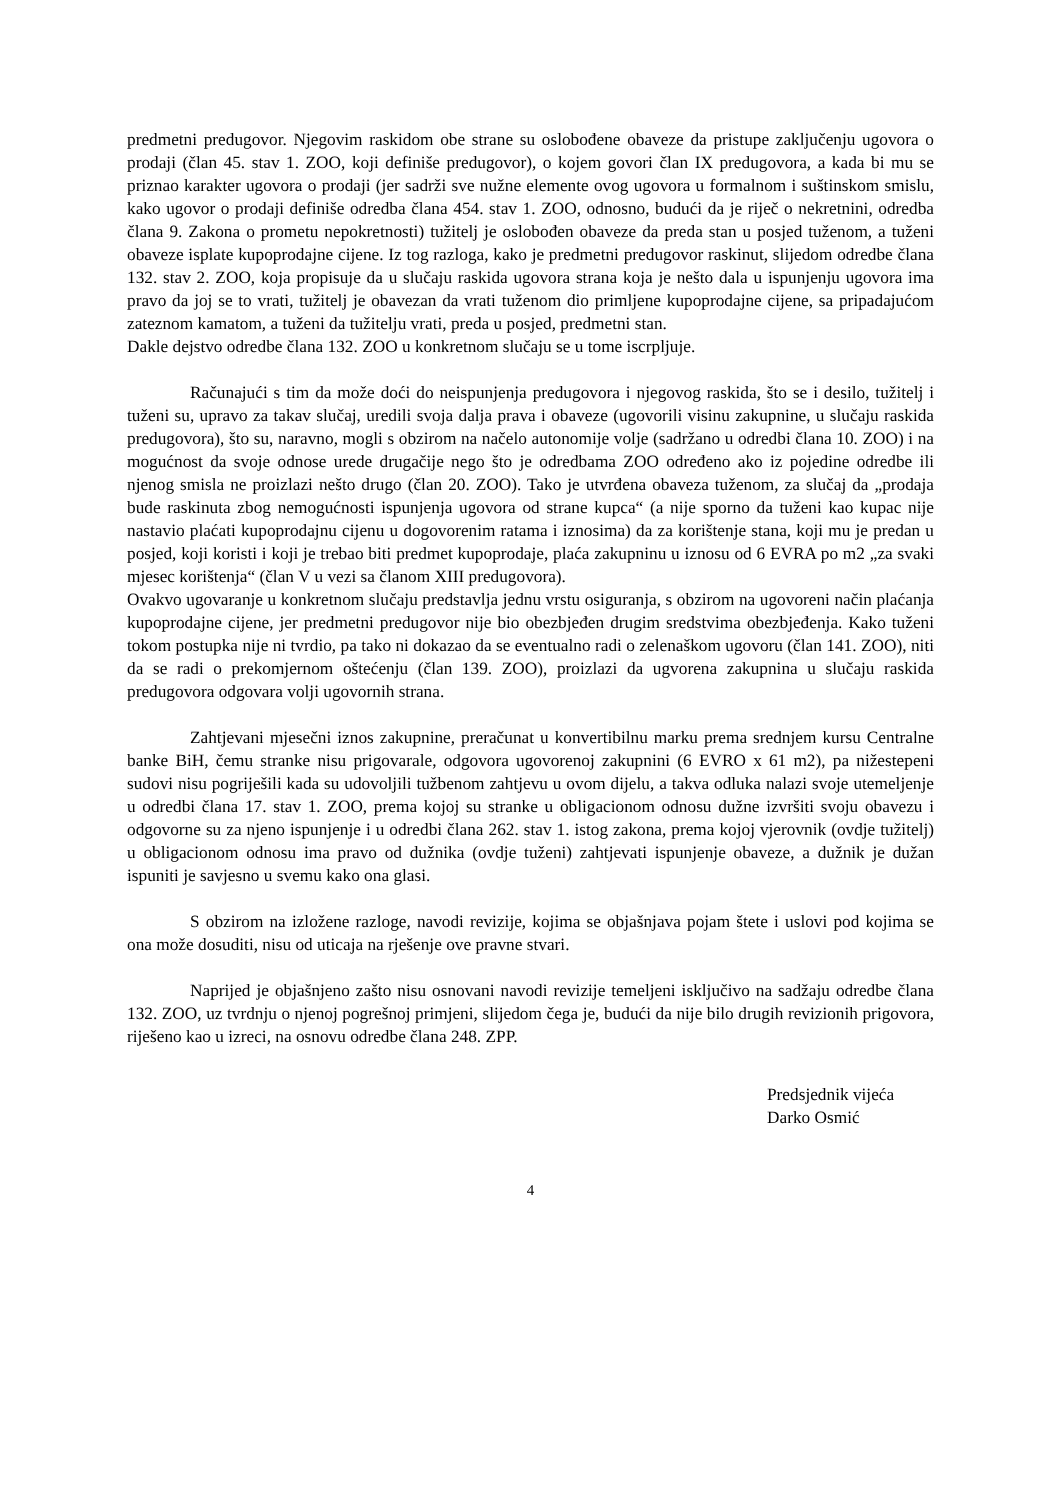predmetni predugovor. Njegovim raskidom obe strane su oslobođene obaveze da pristupe zaključenju ugovora o prodaji (član 45. stav 1. ZOO, koji definiše predugovor), o kojem govori član IX predugovora, a kada bi mu se priznao karakter ugovora o prodaji (jer sadrži sve nužne elemente ovog ugovora u formalnom i suštinskom smislu, kako ugovor o prodaji definiše odredba člana 454. stav 1. ZOO, odnosno, budući da je riječ o nekretnini, odredba člana 9. Zakona o prometu nepokretnosti) tužitelj je oslobođen obaveze da preda stan u posjed tuženom, a tuženi obaveze isplate kupoprodajne cijene. Iz tog razloga, kako je predmetni predugovor raskinut, slijedom odredbe člana 132. stav 2. ZOO, koja propisuje da u slučaju raskida ugovora strana koja je nešto dala u ispunjenju ugovora ima pravo da joj se to vrati, tužitelj je obavezan da vrati tuženom dio primljene kupoprodajne cijene, sa pripadajućom zateznom kamatom, a tuženi da tužitelju vrati, preda u posjed, predmetni stan.
Dakle dejstvo odredbe člana 132. ZOO u konkretnom slučaju se u tome iscrpljuje.
Računajući s tim da može doći do neispunjenja predugovora i njegovog raskida, što se i desilo, tužitelj i tuženi su, upravo za takav slučaj, uredili svoja dalja prava i obaveze (ugovorili visinu zakupnine, u slučaju raskida predugovora), što su, naravno, mogli s obzirom na načelo autonomije volje (sadržano u odredbi člana 10. ZOO) i na mogućnost da svoje odnose urede drugačije nego što je odredbama ZOO određeno ako iz pojedine odredbe ili njenog smisla ne proizlazi nešto drugo (član 20. ZOO). Tako je utvrđena obaveza tuženom, za slučaj da „prodaja bude raskinuta zbog nemogućnosti ispunjenja ugovora od strane kupca“ (a nije sporno da tuženi kao kupac nije nastavio plaćati kupoprodajnu cijenu u dogovorenim ratama i iznosima) da za korištenje stana, koji mu je predan u posjed, koji koristi i koji je trebao biti predmet kupoprodaje, plaća zakupninu u iznosu od 6 EVRA po m2 „za svaki mjesec korištenja“ (član V u vezi sa članom XIII predugovora).
Ovakvo ugovaranje u konkretnom slučaju predstavlja jednu vrstu osiguranja, s obzirom na ugovoreni način plaćanja kupoprodajne cijene, jer predmetni predugovor nije bio obezbjeđen drugim sredstvima obezbjeđenja. Kako tuženi tokom postupka nije ni tvrdio, pa tako ni dokazao da se eventualno radi o zelenaškom ugovoru (član 141. ZOO), niti da se radi o prekomjernom oštećenju (član 139. ZOO), proizlazi da ugvorena zakupnina u slučaju raskida predugovora odgovara volji ugovornih strana.
Zahtjevani mjesečni iznos zakupnine, preračunat u konvertibilnu marku prema srednjem kursu Centralne banke BiH, čemu stranke nisu prigovarale, odgovora ugovorenoj zakupnini (6 EVRO x 61 m2), pa nižestepeni sudovi nisu pogriješili kada su udovoljili tužbenom zahtjevu u ovom dijelu, a takva odluka nalazi svoje utemeljenje u odredbi člana 17. stav 1. ZOO, prema kojoj su stranke u obligacionom odnosu dužne izvršiti svoju obavezu i odgovorne su za njeno ispunjenje i u odredbi člana 262. stav 1. istog zakona, prema kojoj vjerovnik (ovdje tužitelj) u obligacionom odnosu ima pravo od dužnika (ovdje tuženi) zahtjevati ispunjenje obaveze, a dužnik je dužan ispuniti je savjesno u svemu kako ona glasi.
S obzirom na izložene razloge, navodi revizije, kojima se objašnjava pojam štete i uslovi pod kojima se ona može dosuditi, nisu od uticaja na rješenje ove pravne stvari.
Naprijed je objašnjeno zašto nisu osnovani navodi revizije temeljeni isključivo na sadžaju odredbe člana 132. ZOO, uz tvrdnju o njenoj pogrešnoj primjeni, slijedom čega je, budući da nije bilo drugih revizionih prigovora, riješeno kao u izreci, na osnovu odredbe člana 248. ZPP.
Predsjednik vijeća
Darko Osmić
4